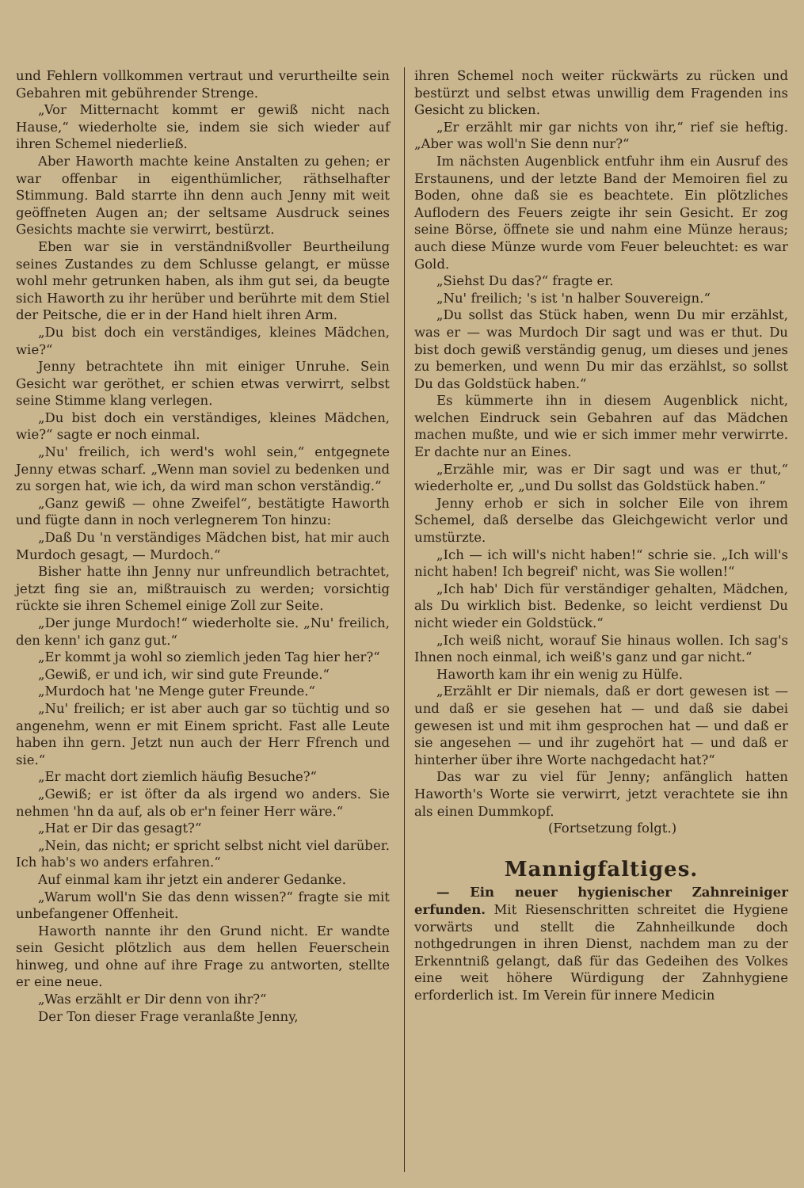und Fehlern vollkommen vertraut und verurtheilte sein Gebahren mit gebührender Strenge.
„Vor Mitternacht kommt er gewiß nicht nach Hause,“ wiederholte sie, indem sie sich wieder auf ihren Schemel niederließ.
Aber Haworth machte keine Anstalten zu gehen; er war offenbar in eigenthümlicher, räthselhafter Stimmung. Bald starrte ihn denn auch Jenny mit weit geöffneten Augen an; der seltsame Ausdruck seines Gesichts machte sie verwirrt, bestürzt.
Eben war sie in verständnißvoller Beurtheilung seines Zustandes zu dem Schlusse gelangt, er müsse wohl mehr getrunken haben, als ihm gut sei, da beugte sich Haworth zu ihr herüber und berührte mit dem Stiel der Peitsche, die er in der Hand hielt ihren Arm.
„Du bist doch ein verständiges, kleines Mädchen, wie?“
Jenny betrachtete ihn mit einiger Unruhe. Sein Gesicht war geröthet, er schien etwas verwirrt, selbst seine Stimme klang verlegen.
„Du bist doch ein verständiges, kleines Mädchen, wie?“ sagte er noch einmal.
„Nu' freilich, ich werd's wohl sein,“ entgegnete Jenny etwas scharf. „Wenn man soviel zu bedenken und zu sorgen hat, wie ich, da wird man schon verständig.“
„Ganz gewiß — ohne Zweifel“, bestätigte Haworth und fügte dann in noch verlegnerem Ton hinzu:
„Daß Du 'n verständiges Mädchen bist, hat mir auch Murdoch gesagt, — Murdoch.“
Bisher hatte ihn Jenny nur unfreundlich betrachtet, jetzt fing sie an, mißtrauisch zu werden; vorsichtig rückte sie ihren Schemel einige Zoll zur Seite.
„Der junge Murdoch!“ wiederholte sie. „Nu' freilich, den kenn' ich ganz gut.“
„Er kommt ja wohl so ziemlich jeden Tag hier her?“
„Gewiß, er und ich, wir sind gute Freunde.“
„Murdoch hat 'ne Menge guter Freunde.“
„Nu' freilich; er ist aber auch gar so tüchtig und so angenehm, wenn er mit Einem spricht. Fast alle Leute haben ihn gern. Jetzt nun auch der Herr Ffrench und sie.“
„Er macht dort ziemlich häufig Besuche?“
„Gewiß; er ist öfter da als irgend wo anders. Sie nehmen 'hn da auf, als ob er'n feiner Herr wäre.“
„Hat er Dir das gesagt?“
„Nein, das nicht; er spricht selbst nicht viel darüber. Ich hab's wo anders erfahren.“
Auf einmal kam ihr jetzt ein anderer Gedanke.
„Warum woll'n Sie das denn wissen?“ fragte sie mit unbefangener Offenheit.
Haworth nannte ihr den Grund nicht. Er wandte sein Gesicht plötzlich aus dem hellen Feuerschein hinweg, und ohne auf ihre Frage zu antworten, stellte er eine neue.
„Was erzählt er Dir denn von ihr?“
Der Ton dieser Frage veranlaßte Jenny,
ihren Schemel noch weiter rückwärts zu rücken und bestürzt und selbst etwas unwillig dem Fragenden ins Gesicht zu blicken.
„Er erzählt mir gar nichts von ihr,“ rief sie heftig. „Aber was woll'n Sie denn nur?“
Im nächsten Augenblick entfuhr ihm ein Ausruf des Erstaunens, und der letzte Band der Memoiren fiel zu Boden, ohne daß sie es beachtete. Ein plötzliches Auflodern des Feuers zeigte ihr sein Gesicht. Er zog seine Börse, öffnete sie und nahm eine Münze heraus; auch diese Münze wurde vom Feuer beleuchtet: es war Gold.
„Siehst Du das?“ fragte er.
„Nu' freilich; 's ist 'n halber Souvereign.“
„Du sollst das Stück haben, wenn Du mir erzählst, was er — was Murdoch Dir sagt und was er thut. Du bist doch gewiß verständig genug, um dieses und jenes zu bemerken, und wenn Du mir das erzählst, so sollst Du das Goldstück haben.“
Es kümmerte ihn in diesem Augenblick nicht, welchen Eindruck sein Gebahren auf das Mädchen machen mußte, und wie er sich immer mehr verwirrte. Er dachte nur an Eines.
„Erzähle mir, was er Dir sagt und was er thut,“ wiederholte er, „und Du sollst das Goldstück haben.“
Jenny erhob er sich in solcher Eile von ihrem Schemel, daß derselbe das Gleichgewicht verlor und umstürzte.
„Ich — ich will's nicht haben!“ schrie sie. „Ich will's nicht haben! Ich begreif' nicht, was Sie wollen!“
„Ich hab' Dich für verständiger gehalten, Mädchen, als Du wirklich bist. Bedenke, so leicht verdienst Du nicht wieder ein Goldstück.“
„Ich weiß nicht, worauf Sie hinaus wollen. Ich sag's Ihnen noch einmal, ich weiß's ganz und gar nicht.“
Haworth kam ihr ein wenig zu Hülfe.
„Erzählt er Dir niemals, daß er dort gewesen ist — und daß er sie gesehen hat — und daß sie dabei gewesen ist und mit ihm gesprochen hat — und daß er sie angesehen — und ihr zugehört hat — und daß er hinterher über ihre Worte nachgedacht hat?“
Das war zu viel für Jenny; anfänglich hatten Haworth's Worte sie verwirrt, jetzt verachtete sie ihn als einen Dummkopf.
(Fortsetzung folgt.)
Mannigfaltiges.
— Ein neuer hygienischer Zahnreiniger erfunden. Mit Riesenschritten schreitet die Hygiene vorwärts und stellt die Zahnheilkunde doch nothgedrungen in ihren Dienst, nachdem man zu der Erkenntniß gelangt, daß für das Gedeihen des Volkes eine weit höhere Würdigung der Zahnhygiene erforderlich ist. Im Verein für innere Medicin